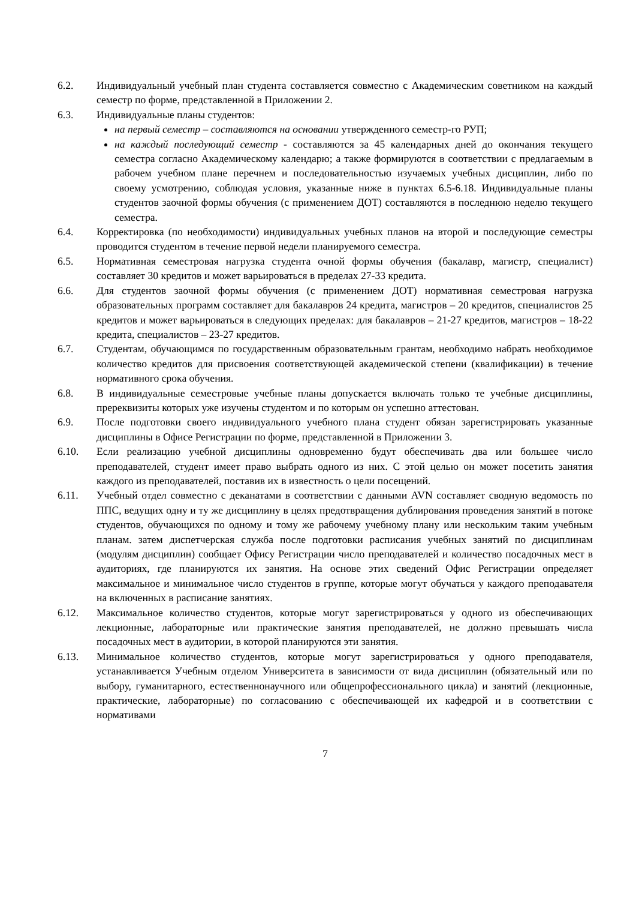6.2. Индивидуальный учебный план студента составляется совместно с Академическим советником на каждый семестр по форме, представленной в Приложении 2.
6.3. Индивидуальные планы студентов:
на первый семестр – составляются на основании утвержденного семестр-го РУП;
на каждый последующий семестр - составляются за 45 календарных дней до окончания текущего семестра согласно Академическому календарю; а также формируются в соответствии с предлагаемым в рабочем учебном плане перечнем и последовательностью изучаемых учебных дисциплин, либо по своему усмотрению, соблюдая условия, указанные ниже в пунктах 6.5-6.18. Индивидуальные планы студентов заочной формы обучения (с применением ДОТ) составляются в последнюю неделю текущего семестра.
6.4. Корректировка (по необходимости) индивидуальных учебных планов на второй и последующие семестры проводится студентом в течение первой недели планируемого семестра.
6.5. Нормативная семестровая нагрузка студента очной формы обучения (бакалавр, магистр, специалист) составляет 30 кредитов и может варьироваться в пределах 27-33 кредита.
6.6. Для студентов заочной формы обучения (с применением ДОТ) нормативная семестровая нагрузка образовательных программ составляет для бакалавров 24 кредита, магистров – 20 кредитов, специалистов 25 кредитов и может варьироваться в следующих пределах: для бакалавров – 21-27 кредитов, магистров – 18-22 кредита, специалистов – 23-27 кредитов.
6.7. Студентам, обучающимся по государственным образовательным грантам, необходимо набрать необходимое количество кредитов для присвоения соответствующей академической степени (квалификации) в течение нормативного срока обучения.
6.8. В индивидуальные семестровые учебные планы допускается включать только те учебные дисциплины, пререквизиты которых уже изучены студентом и по которым он успешно аттестован.
6.9. После подготовки своего индивидуального учебного плана студент обязан зарегистрировать указанные дисциплины в Офисе Регистрации по форме, представленной в Приложении 3.
6.10. Если реализацию учебной дисциплины одновременно будут обеспечивать два или большее число преподавателей, студент имеет право выбрать одного из них. С этой целью он может посетить занятия каждого из преподавателей, поставив их в известность о цели посещений.
6.11. Учебный отдел совместно с деканатами в соответствии с данными AVN составляет сводную ведомость по ППС, ведущих одну и ту же дисциплину в целях предотвращения дублирования проведения занятий в потоке студентов, обучающихся по одному и тому же рабочему учебному плану или нескольким таким учебным планам. затем диспетчерская служба после подготовки расписания учебных занятий по дисциплинам (модулям дисциплин) сообщает Офису Регистрации число преподавателей и количество посадочных мест в аудиториях, где планируются их занятия. На основе этих сведений Офис Регистрации определяет максимальное и минимальное число студентов в группе, которые могут обучаться у каждого преподавателя на включенных в расписание занятиях.
6.12. Максимальное количество студентов, которые могут зарегистрироваться у одного из обеспечивающих лекционные, лабораторные или практические занятия преподавателей, не должно превышать числа посадочных мест в аудитории, в которой планируются эти занятия.
6.13. Минимальное количество студентов, которые могут зарегистрироваться у одного преподавателя, устанавливается Учебным отделом Университета в зависимости от вида дисциплин (обязательный или по выбору, гуманитарного, естественнонаучного или общепрофессионального цикла) и занятий (лекционные, практические, лабораторные) по согласованию с обеспечивающей их кафедрой и в соответствии с нормативами
7